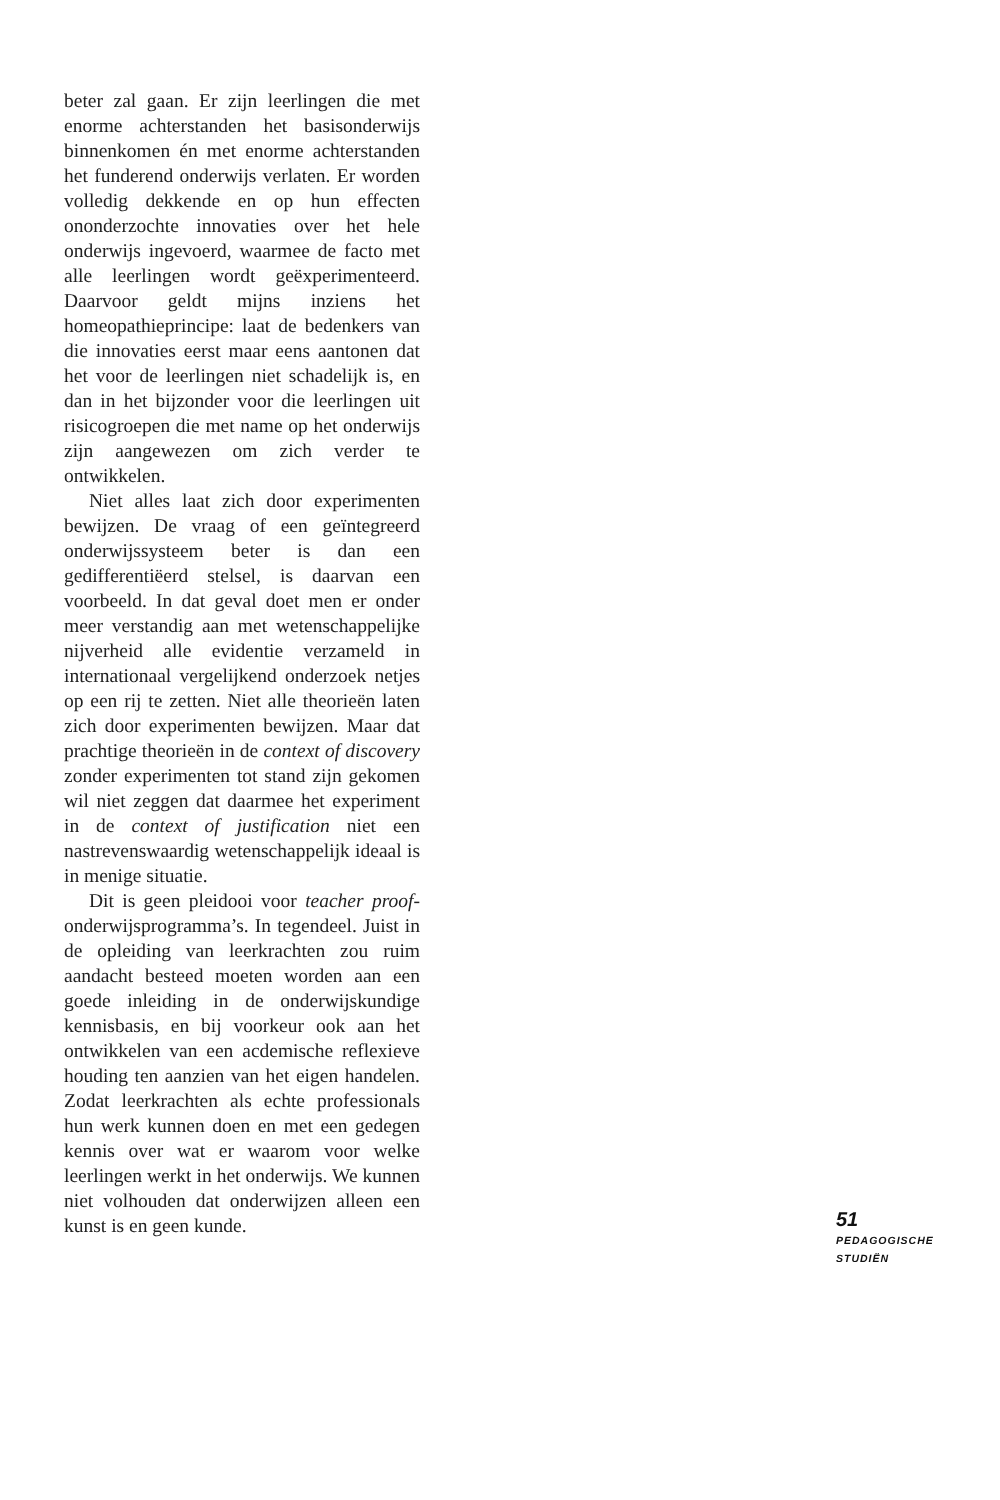beter zal gaan. Er zijn leerlingen die met enorme achterstanden het basisonderwijs binnenkomen én met enorme achterstanden het funderend onderwijs verlaten. Er worden volledig dekkende en op hun effecten ononderzochte innovaties over het hele onderwijs ingevoerd, waarmee de facto met alle leerlingen wordt geëxperimenteerd. Daarvoor geldt mijns inziens het homeopathieprincipe: laat de bedenkers van die innovaties eerst maar eens aantonen dat het voor de leerlingen niet schadelijk is, en dan in het bijzonder voor die leerlingen uit risicogroepen die met name op het onderwijs zijn aangewezen om zich verder te ontwikkelen.
Niet alles laat zich door experimenten bewijzen. De vraag of een geïntegreerd onderwijssysteem beter is dan een gedifferentiëerd stelsel, is daarvan een voorbeeld. In dat geval doet men er onder meer verstandig aan met wetenschappelijke nijverheid alle evidentie verzameld in internationaal vergelijkend onderzoek netjes op een rij te zetten. Niet alle theorieën laten zich door experimenten bewijzen. Maar dat prachtige theorieën in de context of discovery zonder experimenten tot stand zijn gekomen wil niet zeggen dat daarmee het experiment in de context of justification niet een nastrevenswaardig wetenschappelijk ideaal is in menige situatie.
Dit is geen pleidooi voor teacher proof-onderwijsprogramma’s. In tegendeel. Juist in de opleiding van leerkrachten zou ruim aandacht besteed moeten worden aan een goede inleiding in de onderwijskundige kennisbasis, en bij voorkeur ook aan het ontwikkelen van een acdemische reflexieve houding ten aanzien van het eigen handelen. Zodat leerkrachten als echte professionals hun werk kunnen doen en met een gedegen kennis over wat er waarom voor welke leerlingen werkt in het onderwijs. We kunnen niet volhouden dat onderwijzen alleen een kunst is en geen kunde.
51
PEDAGOGISCHE
STUDIËN